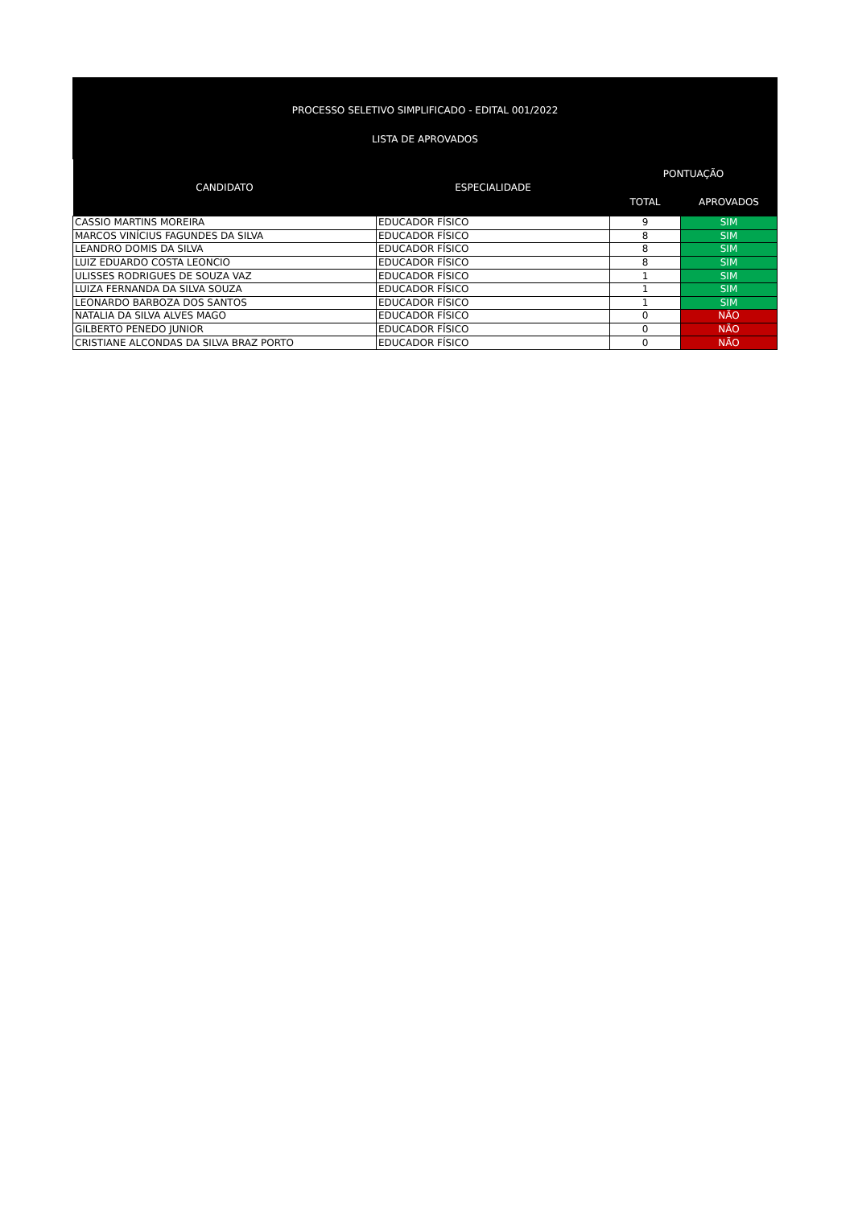PROCESSO SELETIVO SIMPLIFICADO - EDITAL 001/2022
LISTA DE APROVADOS
| CANDIDATO | ESPECIALIDADE | PONTUAÇÃO | |
| --- | --- | --- | --- |
| | | TOTAL | APROVADOS |
| CASSIO MARTINS MOREIRA | EDUCADOR FÍSICO | 9 | SIM |
| MARCOS VINÍCIUS FAGUNDES DA SILVA | EDUCADOR FÍSICO | 8 | SIM |
| LEANDRO DOMIS DA SILVA | EDUCADOR FÍSICO | 8 | SIM |
| LUIZ EDUARDO COSTA LEONCIO | EDUCADOR FÍSICO | 8 | SIM |
| ULISSES RODRIGUES DE SOUZA VAZ | EDUCADOR FÍSICO | 1 | SIM |
| LUIZA FERNANDA DA SILVA SOUZA | EDUCADOR FÍSICO | 1 | SIM |
| LEONARDO BARBOZA DOS SANTOS | EDUCADOR FÍSICO | 1 | SIM |
| NATALIA DA SILVA ALVES MAGO | EDUCADOR FÍSICO | 0 | NÃO |
| GILBERTO PENEDO JUNIOR | EDUCADOR FÍSICO | 0 | NÃO |
| CRISTIANE ALCONDAS DA SILVA BRAZ PORTO | EDUCADOR FÍSICO | 0 | NÃO |